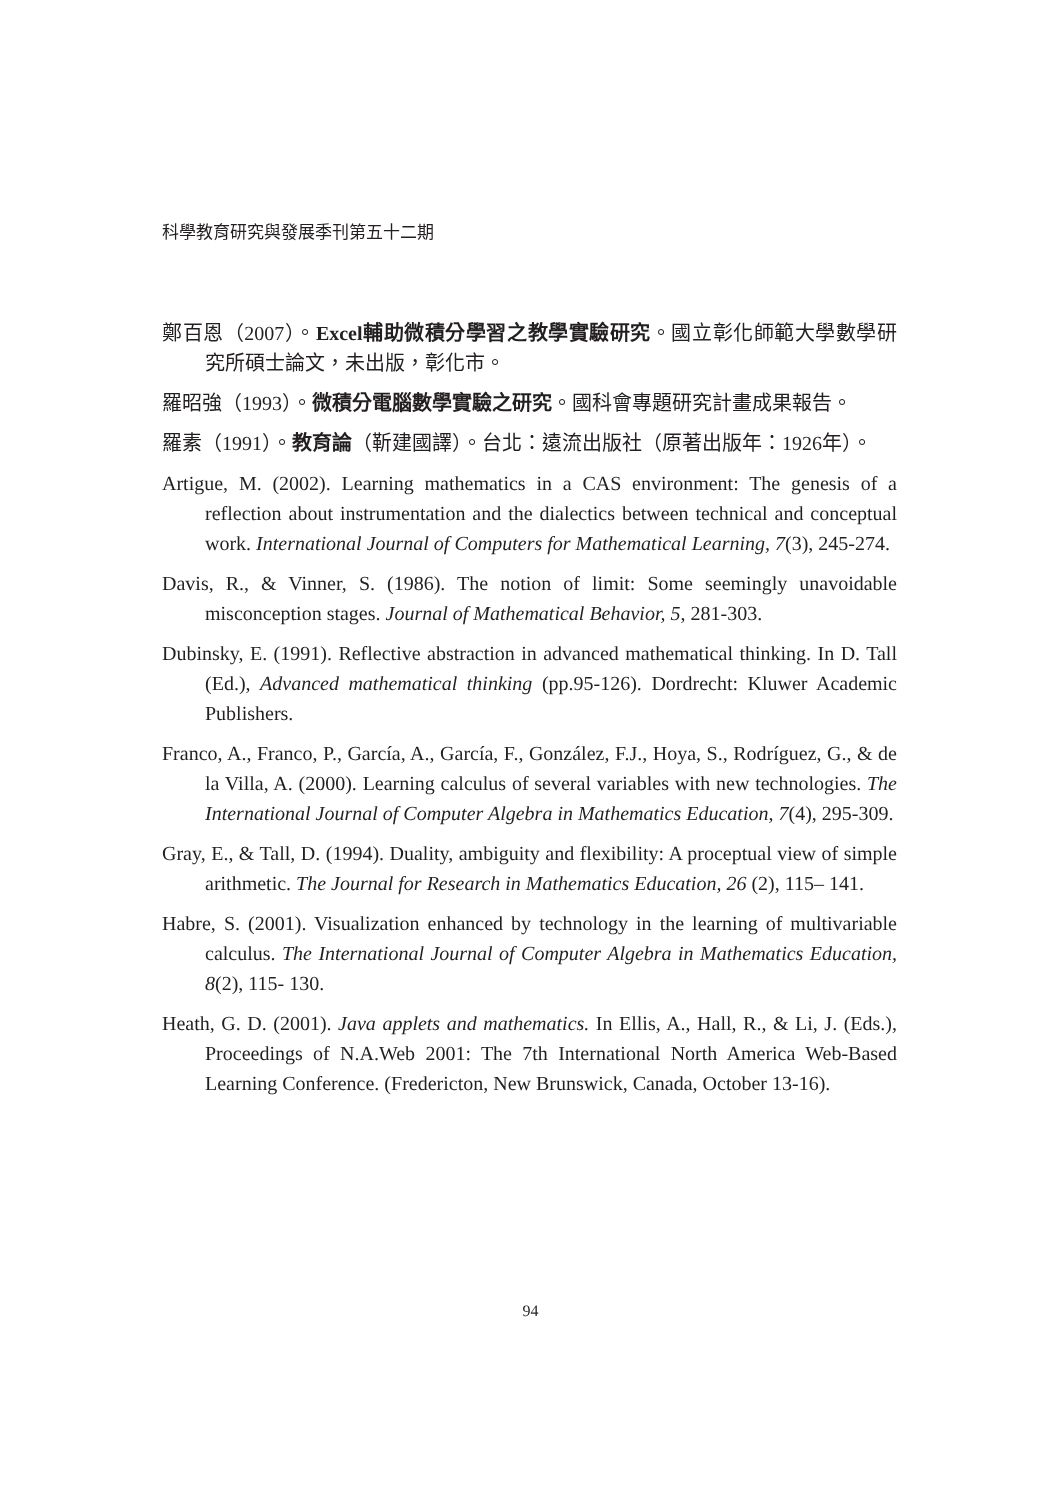科學教育研究與發展季刊第五十二期
鄭百恩（2007）。Excel輔助微積分學習之教學實驗研究。國立彰化師範大學數學研究所碩士論文，未出版，彰化市。
羅昭強（1993）。微積分電腦數學實驗之研究。國科會專題研究計畫成果報告。
羅素（1991）。教育論（靳建國譯）。台北：遠流出版社（原著出版年：1926年）。
Artigue, M. (2002). Learning mathematics in a CAS environment: The genesis of a reflection about instrumentation and the dialectics between technical and conceptual work. International Journal of Computers for Mathematical Learning, 7(3), 245-274.
Davis, R., & Vinner, S. (1986). The notion of limit: Some seemingly unavoidable misconception stages. Journal of Mathematical Behavior, 5, 281-303.
Dubinsky, E. (1991). Reflective abstraction in advanced mathematical thinking. In D. Tall (Ed.), Advanced mathematical thinking (pp.95-126). Dordrecht: Kluwer Academic Publishers.
Franco, A., Franco, P., García, A., García, F., González, F.J., Hoya, S., Rodríguez, G., & de la Villa, A. (2000). Learning calculus of several variables with new technologies. The International Journal of Computer Algebra in Mathematics Education, 7(4), 295-309.
Gray, E., & Tall, D. (1994). Duality, ambiguity and flexibility: A proceptual view of simple arithmetic. The Journal for Research in Mathematics Education, 26 (2), 115– 141.
Habre, S. (2001). Visualization enhanced by technology in the learning of multivariable calculus. The International Journal of Computer Algebra in Mathematics Education, 8(2), 115- 130.
Heath, G. D. (2001). Java applets and mathematics. In Ellis, A., Hall, R., & Li, J. (Eds.), Proceedings of N.A.Web 2001: The 7th International North America Web-Based Learning Conference. (Fredericton, New Brunswick, Canada, October 13-16).
94